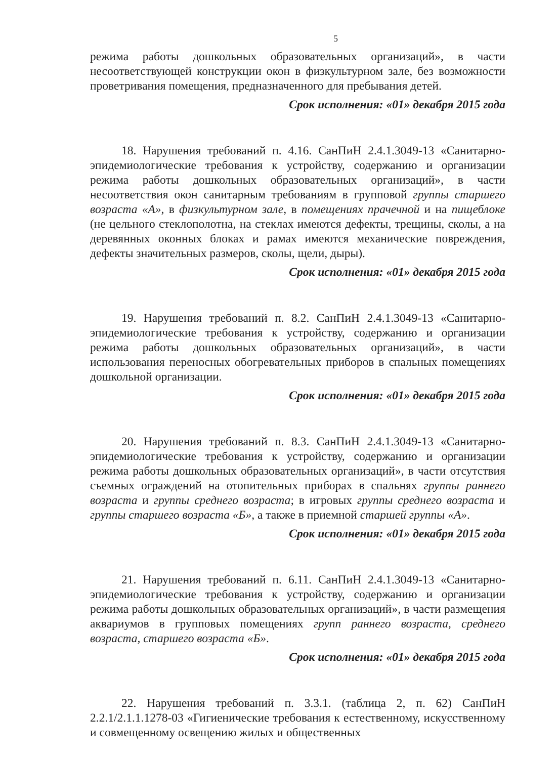5
режима работы дошкольных образовательных организаций», в части несоответствующей конструкции окон в физкультурном зале, без возможности проветривания помещения, предназначенного для пребывания детей.
Срок исполнения: «01» декабря 2015 года
18. Нарушения требований п. 4.16. СанПиН 2.4.1.3049-13 «Санитарно-эпидемиологические требования к устройству, содержанию и организации режима работы дошкольных образовательных организаций», в части несоответствия окон санитарным требованиям в групповой группы старшего возраста «А», в физкультурном зале, в помещениях прачечной и на пищеблоке (не цельного стеклополотна, на стеклах имеются дефекты, трещины, сколы, а на деревянных оконных блоках и рамах имеются механические повреждения, дефекты значительных размеров, сколы, щели, дыры).
Срок исполнения: «01» декабря 2015 года
19. Нарушения требований п. 8.2. СанПиН 2.4.1.3049-13 «Санитарно-эпидемиологические требования к устройству, содержанию и организации режима работы дошкольных образовательных организаций», в части использования переносных обогревательных приборов в спальных помещениях дошкольной организации.
Срок исполнения: «01» декабря 2015 года
20. Нарушения требований п. 8.3. СанПиН 2.4.1.3049-13 «Санитарно-эпидемиологические требования к устройству, содержанию и организации режима работы дошкольных образовательных организаций», в части отсутствия съемных ограждений на отопительных приборах в спальнях группы раннего возраста и группы среднего возраста; в игровых группы среднего возраста и группы старшего возраста «Б», а также в приемной старшей группы «А».
Срок исполнения: «01» декабря 2015 года
21. Нарушения требований п. 6.11. СанПиН 2.4.1.3049-13 «Санитарно-эпидемиологические требования к устройству, содержанию и организации режима работы дошкольных образовательных организаций», в части размещения аквариумов в групповых помещениях групп раннего возраста, среднего возраста, старшего возраста «Б».
Срок исполнения: «01» декабря 2015 года
22. Нарушения требований п. 3.3.1. (таблица 2, п. 62) СанПиН 2.2.1/2.1.1.1278-03 «Гигиенические требования к естественному, искусственному и совмещенному освещению жилых и общественных